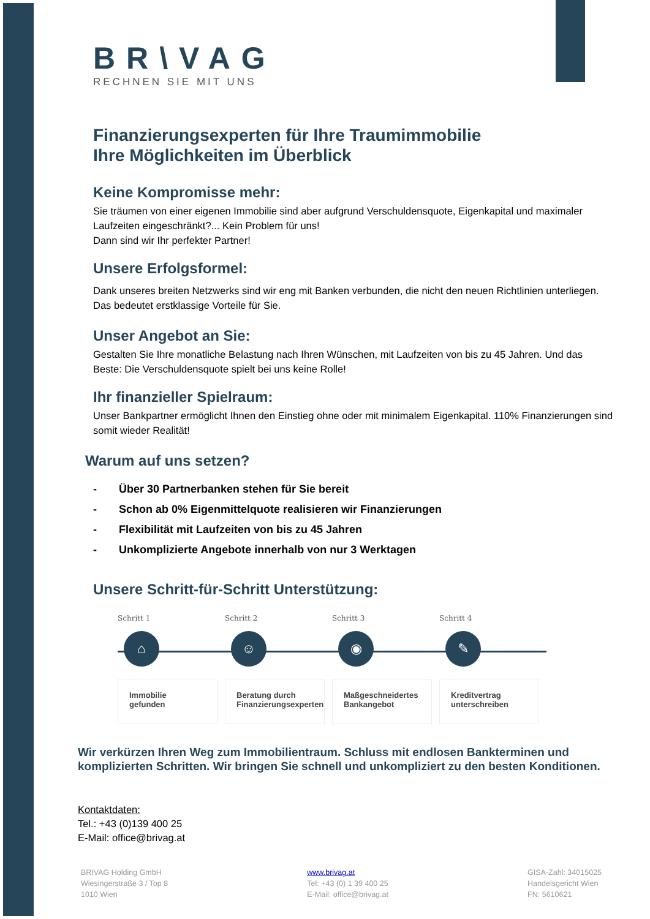BR\VAG
RECHNEN SIE MIT UNS
Finanzierungsexperten für Ihre Traumimmobilie
Ihre Möglichkeiten im Überblick
Keine Kompromisse mehr:
Sie träumen von einer eigenen Immobilie sind aber aufgrund Verschuldensquote, Eigenkapital und maximaler Laufzeiten eingeschränkt?... Kein Problem für uns!
Dann sind wir Ihr perfekter Partner!
Unsere Erfolgsformel:
Dank unseres breiten Netzwerks sind wir eng mit Banken verbunden, die nicht den neuen Richtlinien unterliegen. Das bedeutet erstklassige Vorteile für Sie.
Unser Angebot an Sie:
Gestalten Sie Ihre monatliche Belastung nach Ihren Wünschen, mit Laufzeiten von bis zu 45 Jahren. Und das Beste: Die Verschuldensquote spielt bei uns keine Rolle!
Ihr finanzieller Spielraum:
Unser Bankpartner ermöglicht Ihnen den Einstieg ohne oder mit minimalem Eigenkapital. 110% Finanzierungen sind somit wieder Realität!
Warum auf uns setzen?
- Über 30 Partnerbanken stehen für Sie bereit
- Schon ab 0% Eigenmittelquote realisieren wir Finanzierungen
- Flexibilität mit Laufzeiten von bis zu 45 Jahren
- Unkomplizierte Angebote innerhalb von nur 3 Werktagen
Unsere Schritt-für-Schritt Unterstützung:
Schritt 1
⌂
Immobilie
gefunden
Schritt 2
☺
Beratung durch
Finanzierungsexperten
Schritt 3
◉
Maßgeschneidertes
Bankangebot
Schritt 4
✎
Kreditvertrag
unterschreiben
Wir verkürzen Ihren Weg zum Immobilientraum. Schluss mit endlosen Bankterminen und komplizierten Schritten. Wir bringen Sie schnell und unkompliziert zu den besten Konditionen.
Kontaktdaten:
Tel.: +43 (0)139 400 25
E-Mail: office@brivag.at
BRIVAG Holding GmbH
Wiesingerstraße 3 / Top 8
1010 Wien
www.brivag.at
Tel: +43 (0) 1 39 400 25
E-Mail: office@brivag.at
GISA-Zahl: 34015025
Handelsgericht Wien
FN: 5610621